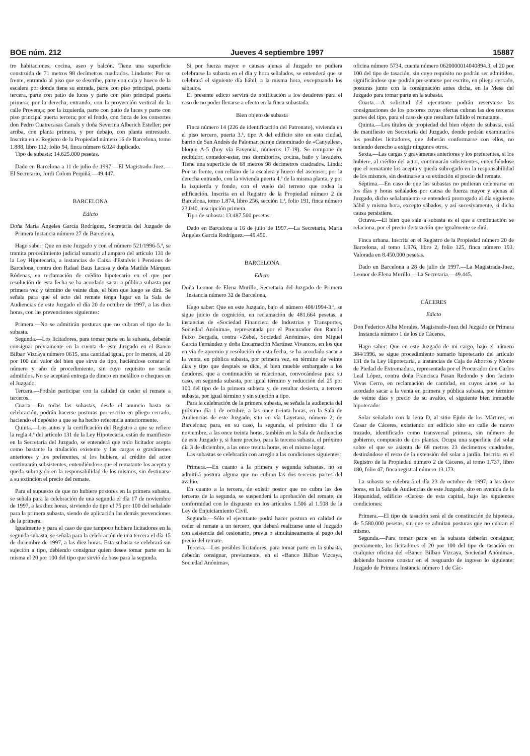BOE núm. 212 Jueves 4 septiembre 1997 15887
tro habitaciones, cocina, aseo y balcón. Tiene una superficie construida de 71 metros 98 decímetros cuadrados. Lindante: Por su frente, entrando al piso que se describe, parte con caja y hueco de la escalera por donde tiene su entrada, parte con piso principal, puerta tercera, parte con patio de luces y parte con piso principal puerta primera; por la derecha, entrando, con la proyección vertical de la calle Provença; por la izquierda, parte con patio de luces y parte con piso principal puerta tercera; por el fondo, con finca de los consortes don Pedro Cuatrecasas Canals y doña Severina Alberich Esteller; por arriba, con planta primera, y por debajo, con planta entresuelo. Inscrita en el Registro de la Propiedad número 16 de Barcelona, tomo 1.888, libro 112, folio 94, finca número 6.024 duplicado.
Tipo de subasta: 14.625.000 pesetas.
Dado en Barcelona a 11 de julio de 1997.—El Magistrado-Juez.—El Secretario, Jordi Colom Perpiñá.—49.447.
BARCELONA
Edicto
Doña María Ángeles García Rodríguez, Secretaria del Juzgado de Primera Instancia número 27 de Barcelona,
Hago saber: Que en este Juzgado y con el número 521/1996-5.ª, se tramita procedimiento judicial sumario al amparo del artículo 131 de la Ley Hipotecaria, a instancias de Caixa d'Estalvis i Pensions de Barcelona, contra don Rafael Baus Lacasa y doña Matilde Márquez Ródenas, en reclamación de crédito hipotecario en el que por resolución de esta fecha se ha acordado sacar a pública subasta por primera vez y término de veinte días, el bien que luego se dirá. Se señala para que el acto del remate tenga lugar en la Sala de Audiencias de este Juzgado el día 20 de octubre de 1997, a las diez horas, con las prevenciones siguientes:
Primera.—No se admitirán posturas que no cubran el tipo de la subasta.
Segunda.—Los licitadores, para tomar parte en la subasta, deberán consignar previamente en la cuenta de este Juzgado en el Banco Bilbao Vizcaya número 0615, una cantidad igual, por lo menos, al 20 por 100 del valor del bien que sirva de tipo, haciéndose constar el número y año de procedimiento, sin cuyo requisito no serán admitidos. No se aceptará entrega de dinero en metálico o cheques en el Juzgado.
Tercera.—Podrán participar con la calidad de ceder el remate a terceros.
Cuarta.—En todas las subastas, desde el anuncio hasta su celebración, podrán hacerse posturas por escrito en pliego cerrado, haciendo el depósito a que se ha hecho referencia anteriormente.
Quinta.—Los autos y la certificación del Registro a que se refiere la regla 4.ª del artículo 131 de la Ley Hipotecaria, están de manifiesto en la Secretaría del Juzgado, se entenderá que todo licitador acepta como bastante la titulación existente y las cargas o gravámenes anteriores y los preferentes, si los hubiere, al crédito del actor continuarán subsistentes, entendiéndose que el rematante los acepta y queda subrogado en la responsabilidad de los mismos, sin destinarse a su extinción el precio del remate.
Para el supuesto de que no hubiere postores en la primera subasta, se señala para la celebración de una segunda el día 17 de noviembre de 1997, a las diez horas, sirviendo de tipo el 75 por 100 del señalado para la primera subasta, siendo de aplicación las demás prevenciones de la primera.
Igualmente y para el caso de que tampoco hubiere licitadores en la segunda subasta, se señala para la celebración de una tercera el día 15 de diciembre de 1997, a las diez horas. Esta subasta se celebrará sin sujeción a tipo, debiendo consignar quien desee tomar parte en la misma el 20 por 100 del tipo que sirvió de base para la segunda.
Si por fuerza mayor o causas ajenas al Juzgado no pudiera celebrarse la subasta en el día y hora señalados, se entenderá que se celebrará el siguiente día hábil, a la misma hora, exceptuando los sábados.
El presente edicto servirá de notificación a los deudores para el caso de no poder llevarse a efecto en la finca subastada.
Bien objeto de subasta
Finca número 14 (226 de identificación del Patronato), vivienda en el piso tercero, puerta 3.ª, tipo A del edificio sito en esta ciudad, barrio de San Andrés de Palomar, paraje denominado de «Canyelles», bloque A-5 (hoy vía Favencia, números 17-19). Se compone de recibidor, comedor-estar, tres dormitorios, cocina, baño y lavadero. Tiene una superficie de 68 metros 98 decímetros cuadrados. Linda: Por su frente, con rellano de la escalera y hueco del ascensor; por la derecha entrando, con la vivienda puerta 4.ª de la misma planta, y por la izquierda y fondo, con el vuelo del terreno que rodea la edificación. Inscrita en el Registro de la Propiedad número 2 de Barcelona, tomo 1.874, libro 256, sección 1.ª, folio 191, finca número 23.040, inscripción primera.
Tipo de subasta: 13.487.500 pesetas.
Dado en Barcelona a 16 de julio de 1997.—La Secretaria, María Ángeles García Rodríguez.—49.450.
BARCELONA
Edicto
Doña Leonor de Elena Murillo, Secretaria del Juzgado de Primera Instancia número 32 de Barcelona,
Hago saber: Que en este Juzgado, bajo el número 408/1994-3.ª, se sigue juicio de cognición, en reclamación de 481.664 pesetas, a instancias de «Sociedad Financiera de Industrias y Transportes, Sociedad Anónima», representada por el Procurador don Ramón Feixo Bergada, contra «Zebel, Sociedad Anónima», don Miguel García Fernández y doña Encarnación Martínez Vivancos, en los que en vía de apremio y resolución de esta fecha, se ha acordado sacar a la venta, en pública subasta, por primera vez, en término de veinte días y tipo que después se dice, el bien mueble embargado a los deudores, que a continuación se relacionan, convocándose para su caso, en segunda subasta, por igual término y reducción del 25 por 100 del tipo de la primera subasta y, de resultar desierta, a tercera subasta, por igual término y sin sujeción a tipo.
Para la celebración de la primera subasta, se señala la audiencia del próximo día 1 de octubre, a las once treinta horas, en la Sala de Audiencias de este Juzgado, sito en vía Layetana, número 2, de Barcelona; para, en su caso, la segunda, el próximo día 3 de noviembre, a las once treinta horas, también en la Sala de Audiencias de este Juzgado y, si fuere preciso, para la tercera subasta, el próximo día 3 de diciembre, a las once treinta horas, en el mismo lugar.
Las subastas se celebrarán con arreglo a las condiciones siguientes:
Primera.—En cuanto a la primera y segunda subastas, no se admitirá postura alguna que no cubran las dos terceras partes del avalúo.
En cuanto a la tercera, de existir postor que no cubra las dos terceras de la segunda, se suspenderá la aprobación del remate, de conformidad con lo dispuesto en los artículos 1.506 al 1.508 de la Ley de Enjuiciamiento Civil.
Segunda.—Sólo el ejecutante podrá hacer postura en calidad de ceder el remate a un tercero, que deberá realizarse ante el Juzgado con asistencia del cesionario, previa o simultáneamente al pago del precio del remate.
Tercera.—Los posibles licitadores, para tomar parte en la subasta, deberán consignar, previamente, en el «Banco Bilbao Vizcaya, Sociedad Anónima»,
oficina número 5734, cuenta número 0620000014040894.3, el 20 por 100 del tipo de tasación, sin cuyo requisito no podrán ser admitidos, significándose que podrán presentarse por escrito, en pliego cerrado, posturas junto con la consignación antes dicha, en la Mesa del Juzgado para tomar parte en la subasta.
Cuarta.—A solicitud del ejecutante podrán reservarse las consignaciones de los postores cuyas ofertas cubran las dos terceras partes del tipo, para el caso de que resultare fallido el rematante.
Quinta.—Los títulos de propiedad del bien objeto de subasta, está de manifiesto en Secretaría del Juzgado, donde podrán examinarlos los posibles licitadores, que deberán conformarse con ellos, no teniendo derecho a exigir ningunos otros.
Sexta.—Las cargas y gravámenes anteriores y los preferentes, si los hubiere, al crédito del actor, continuarán subsistentes, entendiéndose que el rematante los acepta y queda subrogado en la responsabilidad de los mismos, sin destinarse a su extinción el precio del remate.
Séptima.—En caso de que las subastas no pudieran celebrarse en los días y horas señalados por causa de fuerza mayor y ajenas al Juzgado, dicho señalamiento se entenderá prorrogado al día siguiente hábil y misma hora, excepto sábados, y así sucesivamente, si dicha causa persistiere.
Octava.—El bien que sale a subasta es el que a continuación se relaciona, por el precio de tasación que igualmente se dirá.
Finca urbana. Inscrita en el Registro de la Propiedad número 20 de Barcelona, al tomo 1.976, libro 2, folio 125, finca número 193. Valorada en 8.450.000 pesetas.
Dado en Barcelona a 28 de julio de 1997.—La Magistrada-Juez, Leonor de Elena Murillo.—La Secretaria.—49.445.
CÁCERES
Edicto
Don Federico Alba Morales, Magistrado-Juez del Juzgado de Primera Instancia número 1 de los de Cáceres,
Hago saber: Que en este Juzgado de mi cargo, bajo el número 384/1996, se sigue procedimiento sumario hipotecario del artículo 131 de la Ley Hipotecaria, a instancias de Caja de Ahorros y Monte de Piedad de Extremadura, representada por el Procurador don Carlos Leal López, contra doña Francisca Pasan Redondo y don Jacinto Vivas Cerro, en reclamación de cantidad, en cuyos autos se ha acordado sacar a la venta en primera y pública subasta, por término de veinte días y precio de su avalúo, el siguiente bien inmueble hipotecado:
Solar señalado con la letra D, al sitio Ejido de los Mártires, en Casar de Cáceres, existiendo un edificio sito en calle de nuevo trazado, identificado como transversal primera, sin número de gobierno, compuesto de dos plantas. Ocupa una superficie del solar sobre el que se asienta de 68 metros 23 decímetros cuadrados, destinándose el resto de la extensión del solar a jardín. Inscrita en el Registro de la Propiedad número 2 de Cáceres, al tomo 1.737, libro 180, folio 47, finca registral número 13.173.
La subasta se celebrará el día 23 de octubre de 1997, a las doce horas, en la Sala de Audiencias de este Juzgado, sito en avenida de la Hispanidad, edificio «Ceres» de esta capital, bajo las siguientes condiciones:
Primera.—El tipo de tasación será el de constitución de hipoteca, de 5.580.000 pesetas, sin que se admitan posturas que no cubran el mismo.
Segunda.—Para tomar parte en la subasta deberán consignar, previamente, los licitadores el 20 por 100 del tipo de tasación en cualquier oficina del «Banco Bilbao Vizcaya, Sociedad Anónima», debiendo hacerse constar en el resguardo de ingreso lo siguiente: Juzgado de Primera Instancia número 1 de Các-